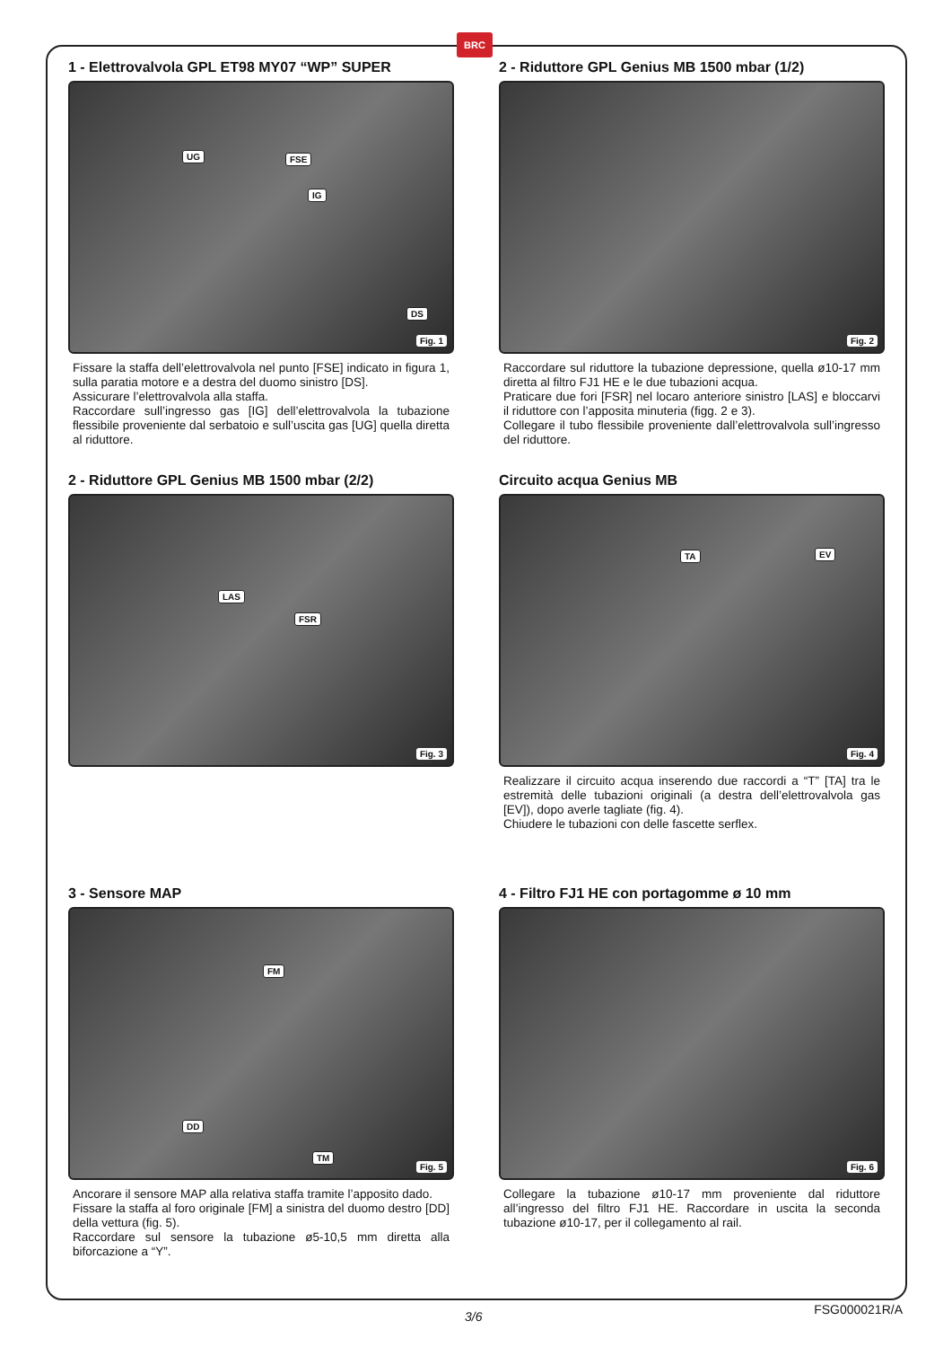BRC
1 - Elettrovalvola GPL ET98 MY07 “WP” SUPER
UG FSE
IG
DS
Fig. 1
Fissare la staffa dell’elettrovalvola nel punto [FSE] indicato in figura 1, sulla paratia motore e a destra del duomo sinistro [DS].
Assicurare l’elettrovalvola alla staffa.
Raccordare sull’ingresso gas [IG] dell’elettrovalvola la tubazione flessibile proveniente dal serbatoio e sull’uscita gas [UG] quella diretta al riduttore.
2 - Riduttore GPL Genius MB 1500 mbar (1/2)
Fig. 2
Raccordare sul riduttore la tubazione depressione, quella ø10-17 mm diretta al filtro FJ1 HE e le due tubazioni acqua.
Praticare due fori [FSR] nel locaro anteriore sinistro [LAS] e bloccarvi il riduttore con l’apposita minuteria (figg. 2 e 3).
Collegare il tubo flessibile proveniente dall’elettrovalvola sull’ingresso del riduttore.
2 - Riduttore GPL Genius MB 1500 mbar (2/2)
LAS
FSR
Fig. 3
Circuito acqua Genius MB
TA EV
Fig. 4
Realizzare il circuito acqua inserendo due raccordi a “T” [TA] tra le estremità delle tubazioni originali (a destra dell’elettrovalvola gas [EV]), dopo averle tagliate (fig. 4).
Chiudere le tubazioni con delle fascette serflex.
3 - Sensore MAP
FM
DD
TM
Fig. 5
Ancorare il sensore MAP alla relativa staffa tramite l’apposito dado.
Fissare la staffa al foro originale [FM] a sinistra del duomo destro [DD] della vettura (fig. 5).
Raccordare sul sensore la tubazione ø5-10,5 mm diretta alla biforcazione a “Y”.
4 - Filtro FJ1 HE con portagomme ø 10 mm
Fig. 6
Collegare la tubazione ø10-17 mm proveniente dal riduttore all’ingresso del filtro FJ1 HE. Raccordare in uscita la seconda tubazione ø10-17, per il collegamento al rail.
3/6 FSG000021R/A